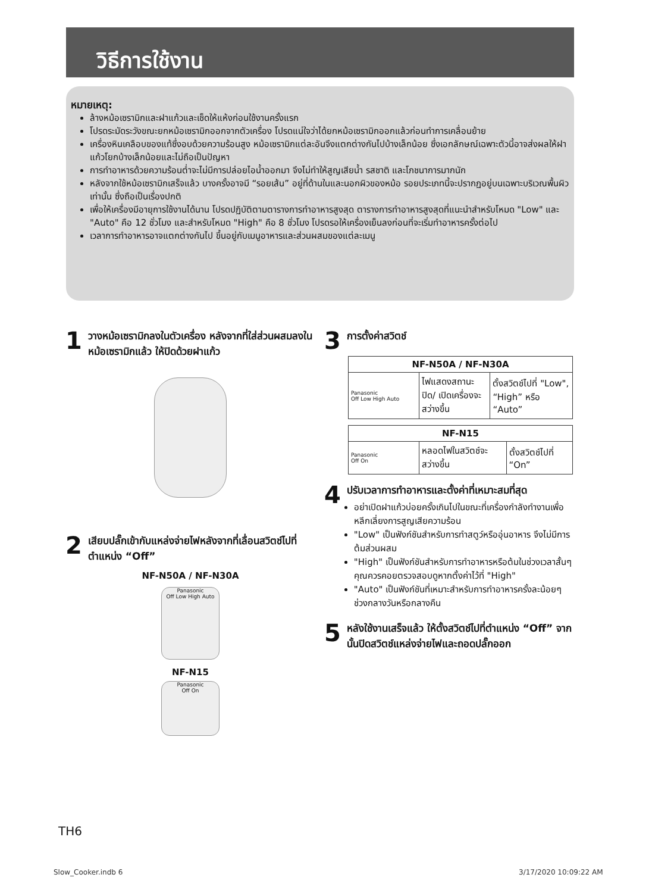วิธีการใช้งาน
หมายเหตุ:
ล้างหม้อเซรามิกและฝาแก้วและเช็ดให้แห้งก่อนใช้งานครั้งแรก
โปรดระมัดระวังขณะยกหม้อเซรามิกออกจากตัวเครื่อง โปรดแน่ใจว่าได้ยกหม้อเซรามิกออกแล้วก่อนทำการเคลื่อนย้าย
เครื่องหินเคลือบของแท้ซึ่งอบด้วยความร้อนสูง หม้อเซรามิกแต่ละอันจึงแตกต่างกันไปบ้างเล็กน้อย ซึ่งเอกลักษณ์เฉพาะตัวนี้อาจส่งผลให้ฝาแก้วโยกบ้างเล็กน้อยและไม่ถือเป็นปัญหา
การทำอาหารด้วยความร้อนต่ำจะไม่มีการปล่อยไอน้ำออกมา จึงไม่ทำให้สูญเสียน้ำ รสชาติ และโภชนาการมากนัก
หลังจากใช้หม้อเซรามิกเสร็จแล้ว บางครั้งอาจมี “รอยเส้น” อยู่ที่ด้านในและนอกผิวของหม้อ รอยประเภทนี้จะปรากฏอยู่บนเฉพาะบริเวณพื้นผิวเท่านั้น ซึ่งถือเป็นเรื่องปกติ
เพื่อให้เครื่องมีอายุการใช้งานได้นาน โปรดปฏิบัติตามตารางการทำอาหารสูงสุด ตารางการทำอาหารสูงสุดที่แนะนำสำหรับโหมด "Low" และ "Auto" คือ 12 ชั่วโมง และสำหรับโหมด "High" คือ 8 ชั่วโมง โปรดรอให้เครื่องเย็นลงก่อนที่จะเริ่มทำอาหารครั้งต่อไป
เวลาการทำอาหารอาจแตกต่างกันไป ขึ้นอยู่กับเมนูอาหารและส่วนผสมของแต่ละเมนู
1 วางหม้อเซรามิกลงในตัวเครื่อง หลังจากที่ใส่ส่วนผสมลงในหม้อเซรามิกแล้ว ให้ปิดด้วยฝาแก้ว
2 เสียบปลั๊กเข้ากับแหล่งจ่ายไฟหลังจากที่เลื่อนสวิตช์ไปที่ตำแหน่ง “Off”
NF-N50A / NF-N30A
Panasonic
Off Low High Auto
NF-N15
Panasonic
Off On
3 การตั้งค่าสวิตช์
| NF-N50A / NF-N30A | | |
| --- | --- | --- |
| Panasonic Off Low High Auto | ไฟแสดงสถานะปิด/ เปิดเครื่องจะสว่างขึ้น | ตั้งสวิตช์ไปที่ "Low", “High” หรือ “Auto” |
| NF-N15 | | |
| --- | --- | --- |
| Panasonic Off On | หลอดไฟในสวิตช์จะสว่างขึ้น | ตั้งสวิตช์ไปที่ “On” |
4
ปรับเวลาการทำอาหารและตั้งค่าที่เหมาะสมที่สุด
อย่าเปิดฝาแก้วบ่อยครั้งเกินไปในขณะที่เครื่องกำลังทำงานเพื่อหลีกเลี่ยงการสูญเสียความร้อน
"Low" เป็นฟังก์ชันสำหรับการทำสตูว์หรืออุ่นอาหาร จึงไม่มีการต้มส่วนผสม
"High" เป็นฟังก์ชันสำหรับการทำอาหารหรือต้มในช่วงเวลาสั้นๆ คุณควรคอยตรวจสอบดูหากตั้งค่าไว้ที่ "High"
"Auto" เป็นฟังก์ชันที่เหมาะสำหรับการทำอาหารครั้งละน้อยๆ ช่วงกลางวันหรือกลางคืน
5 หลังใช้งานเสร็จแล้ว ให้ตั้งสวิตช์ไปที่ตำแหน่ง “Off” จากนั้นปิดสวิตช์แหล่งจ่ายไฟและถอดปลั๊กออก
TH6
Slow_Cooker.indb 6 3/17/2020 10:09:22 AM